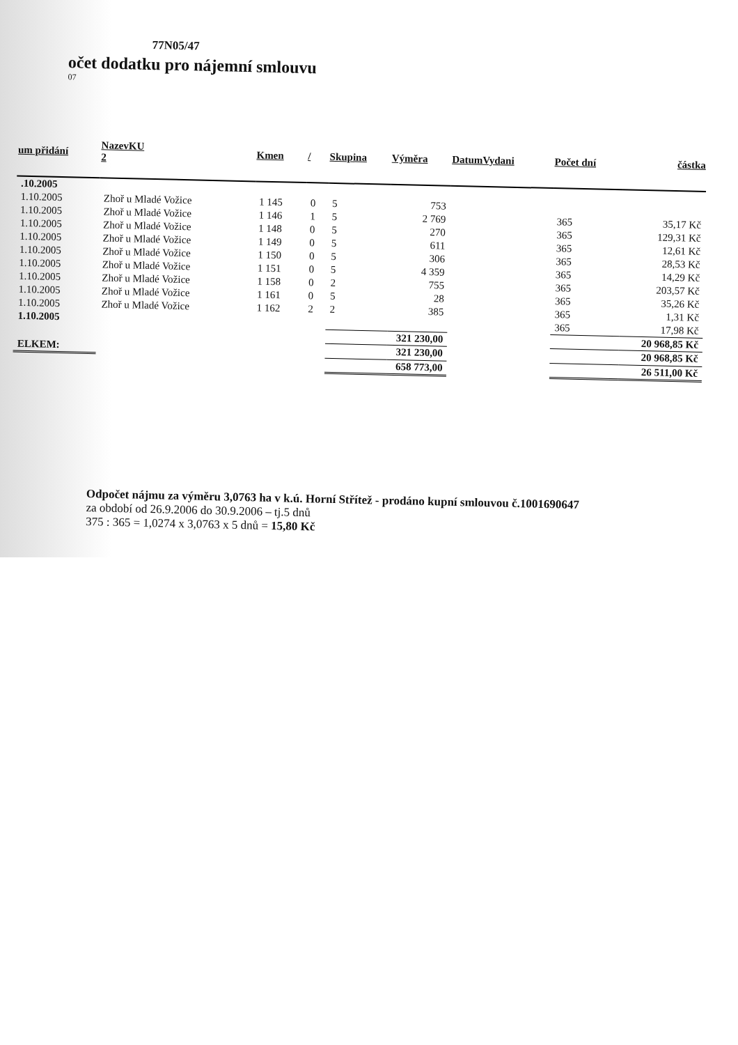77N05/47
očet dodatku pro nájemní smlouvu
07
| um přidání | NazevKU 2 | Kmen | / | Skupina | Výměra | DatumVydani | Počet dní | částka |
| --- | --- | --- | --- | --- | --- | --- | --- | --- |
| .10.2005 | | | | | | | | |
| 1.10.2005 | Zhoř u Mladé Vožice | 1 145 | 0 | 5 | 753 | | | |
| 1.10.2005 | Zhoř u Mladé Vožice | 1 146 | 1 | 5 | 2 769 | | 365 | 35,17 Kč |
| 1.10.2005 | Zhoř u Mladé Vožice | 1 148 | 0 | 5 | 270 | | 365 | 129,31 Kč |
| 1.10.2005 | Zhoř u Mladé Vožice | 1 149 | 0 | 5 | 611 | | 365 | 12,61 Kč |
| 1.10.2005 | Zhoř u Mladé Vožice | 1 150 | 0 | 5 | 306 | | 365 | 28,53 Kč |
| 1.10.2005 | Zhoř u Mladé Vožice | 1 151 | 0 | 5 | 4 359 | | 365 | 14,29 Kč |
| 1.10.2005 | Zhoř u Mladé Vožice | 1 158 | 0 | 2 | 755 | | 365 | 203,57 Kč |
| 1.10.2005 | Zhoř u Mladé Vožice | 1 161 | 0 | 5 | 28 | | 365 | 35,26 Kč |
| 1.10.2005 | Zhoř u Mladé Vožice | 1 162 | 2 | 2 | 385 | | 365 | 1,31 Kč |
| 1.10.2005 | | | | | | | 365 | 17,98 Kč |
| | | | | 321 230,00 | | | 20 968,85 Kč | |
| ELKEM: | | | | 321 230,00 | | | 20 968,85 Kč | |
| | | | | 658 773,00 | | | 26 511,00 Kč | |
Odpočet nájmu za výměru 3,0763 ha v k.ú. Horní Střítež - prodáno kupní smlouvou č.1001690647
za období od 26.9.2006 do 30.9.2006 – tj.5 dnů
375 : 365 = 1,0274 x 3,0763 x 5 dnů = 15,80 Kč